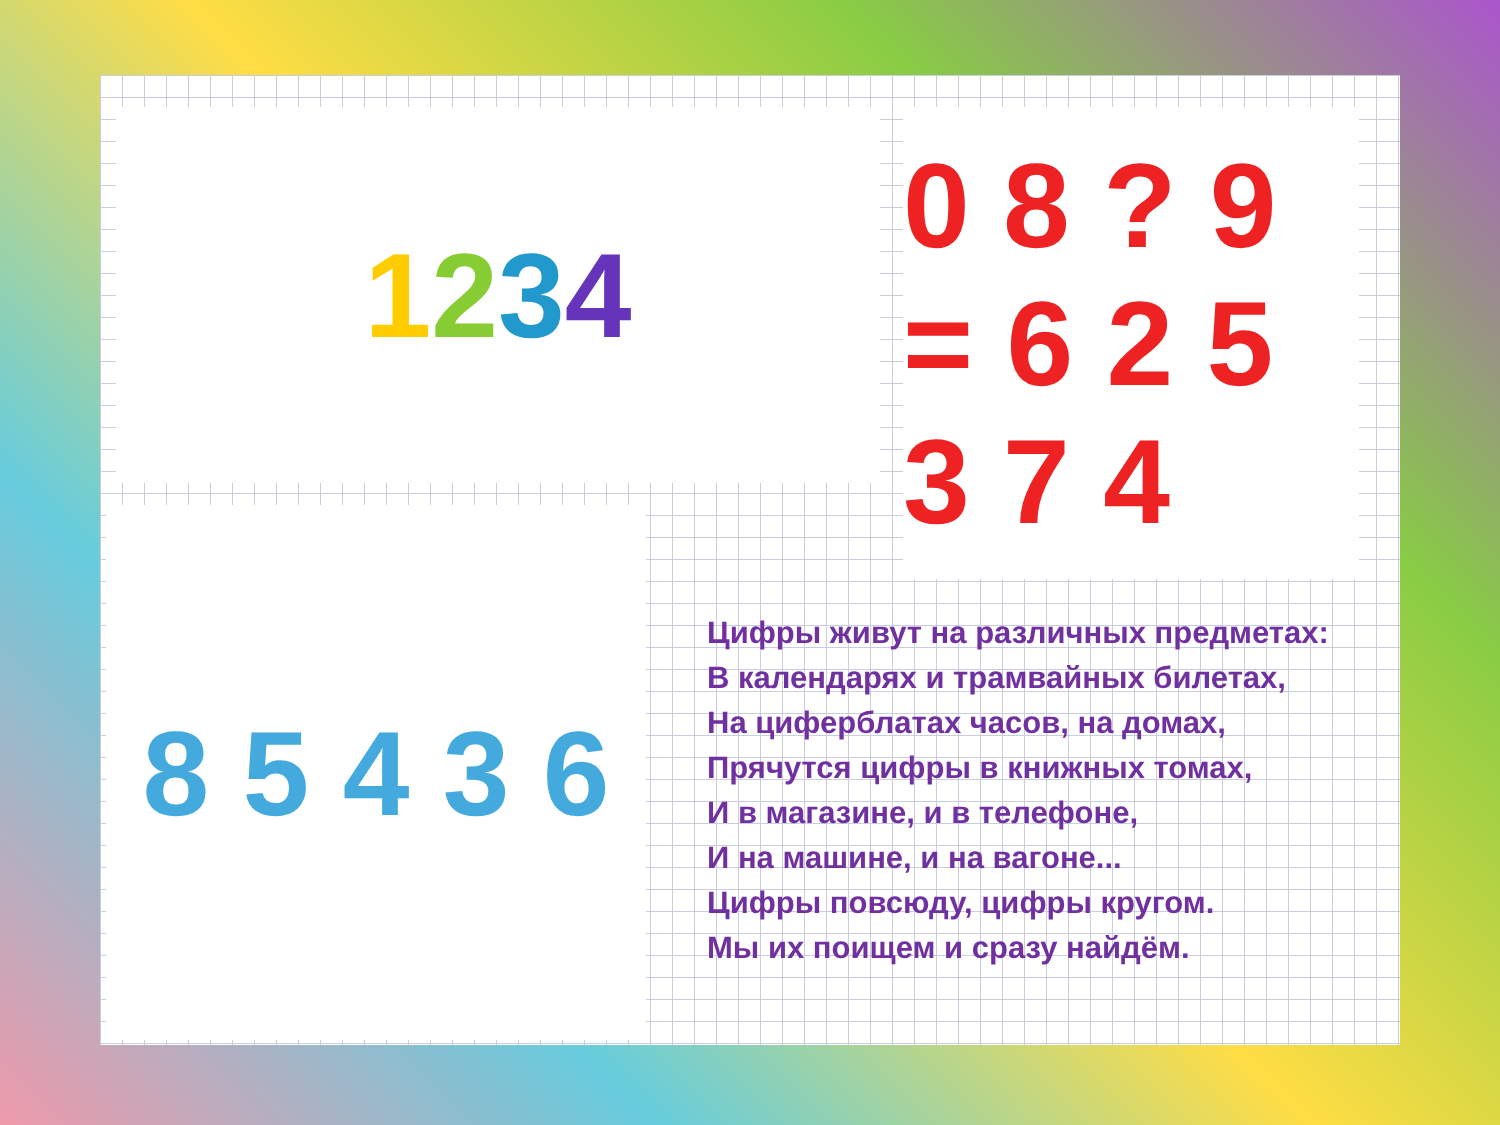1234
0 8 ? 9 = 6 2 5 3 7 4
8 5 4 3 6
Цифры живут на различных предметах:
В календарях и трамвайных билетах,
На циферблатах часов, на домах,
Прячутся цифры в книжных томах,
И в магазине, и в телефоне,
И на машине, и на вагоне...
Цифры повсюду, цифры кругом.
Мы их поищем и сразу найдём.